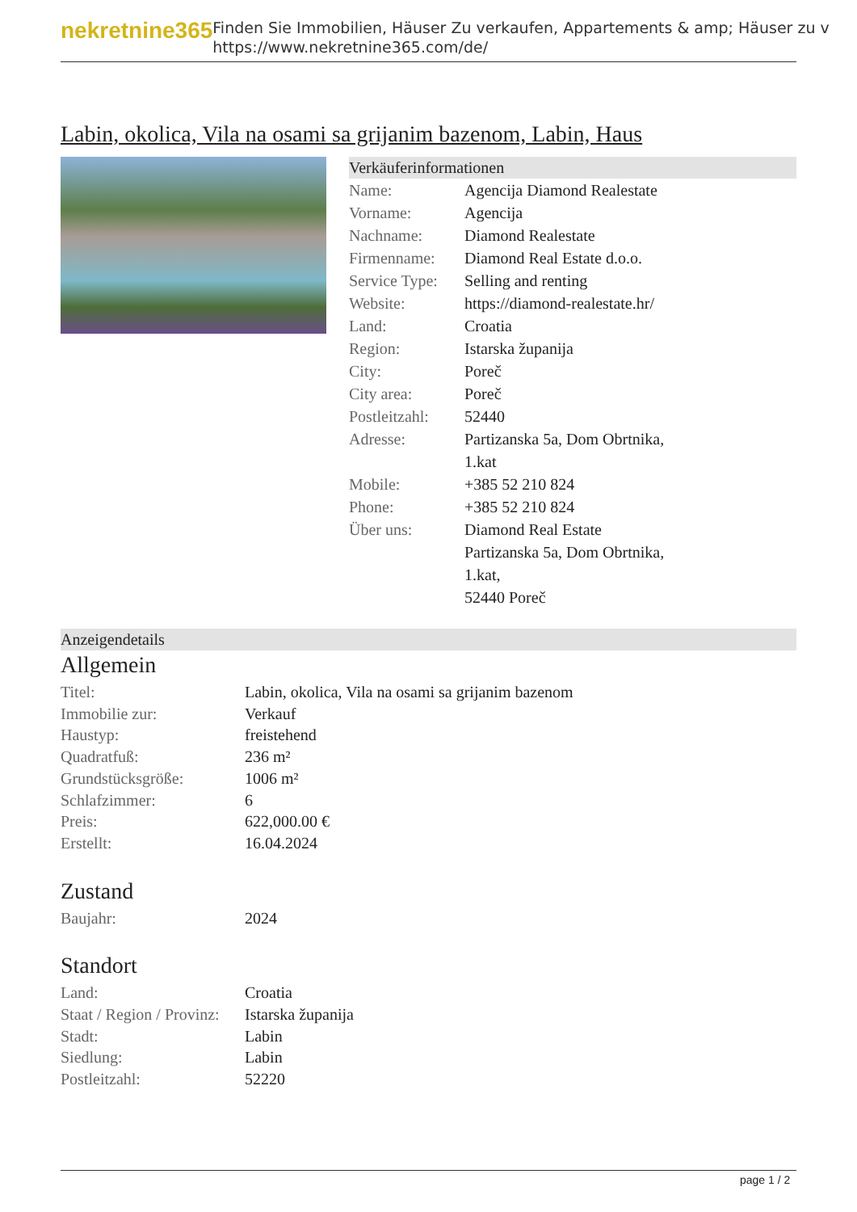nekretnine365
Finden Sie Immobilien, Häuser Zu verkaufen, Appartements & amp; Häuser zu v
https://www.nekretnine365.com/de/
Labin, okolica, Vila na osami sa grijanim bazenom, Labin, Haus
Verkäuferinformationen
| Name: | Agencija Diamond Realestate |
| Vorname: | Agencija |
| Nachname: | Diamond Realestate |
| Firmenname: | Diamond Real Estate d.o.o. |
| Service Type: | Selling and renting |
| Website: | https://diamond-realestate.hr/ |
| Land: | Croatia |
| Region: | Istarska županija |
| City: | Poreč |
| City area: | Poreč |
| Postleitzahl: | 52440 |
| Adresse: | Partizanska 5a, Dom Obrtnika, 1.kat |
| Mobile: | +385 52 210 824 |
| Phone: | +385 52 210 824 |
| Über uns: | Diamond Real Estate Partizanska 5a, Dom Obrtnika, 1.kat, 52440 Poreč |
Anzeigendetails
Allgemein
| Titel: | Labin, okolica, Vila na osami sa grijanim bazenom |
| Immobilie zur: | Verkauf |
| Haustyp: | freistehend |
| Quadratfuß: | 236 m² |
| Grundstücksgröße: | 1006 m² |
| Schlafzimmer: | 6 |
| Preis: | 622,000.00 € |
| Erstellt: | 16.04.2024 |
Zustand
| Baujahr: | 2024 |
Standort
| Land: | Croatia |
| Staat / Region / Provinz: | Istarska županija |
| Stadt: | Labin |
| Siedlung: | Labin |
| Postleitzahl: | 52220 |
page 1 / 2